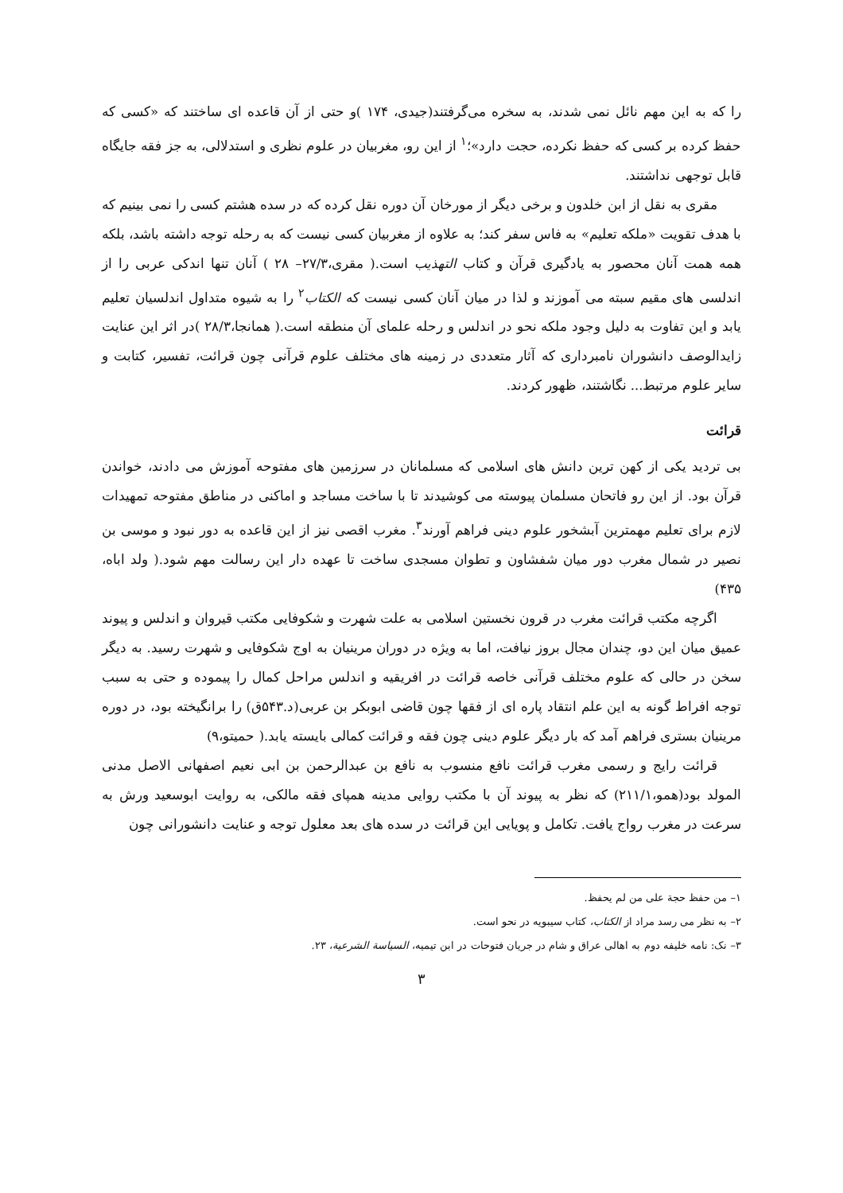را که به این مهم نائل نمی شدند، به سخره می‌گرفتند(جیدی، ۱۷۴ )و حتی از آن قاعده ای ساختند که «کسی که حفظ کرده بر کسی که حفظ نکرده، حجت دارد»؛<sup>۱</sup> از این رو، مغربیان در علوم نظری و استدلالی، به جز فقه جایگاه قابل توجهی نداشتند.
مقری به نقل از ابن خلدون و برخی دیگر از مورخان آن دوره نقل کرده که در سده هشتم کسی را نمی بینیم که با هدف تقویت «ملکه تعلیم» به فاس سفر کند؛ به علاوه از مغربیان کسی نیست که به رحله توجه داشته باشد، بلکه همه همت آنان محصور به یادگیری قرآن و کتاب التهذیب است.( مقری،۲۷/۳– ۲۸ ) آنان تنها اندکی عربی را از اندلسی های مقیم سبته می آموزند و لذا در میان آنان کسی نیست که الکتاب<sup>۲</sup> را به شیوه متداول اندلسیان تعلیم یابد و این تفاوت به دلیل وجود ملکه نحو در اندلس و رحله علمای آن منطقه است.( همانجا،۲۸/۳ )در اثر این عنایت زایدالوصف دانشوران نامبرداری که آثار متعددی در زمینه های مختلف علوم قرآنی چون قرائت، تفسیر، کتابت و سایر علوم مرتبط... نگاشتند، ظهور کردند.
قرائت
بی تردید یکی از کهن ترین دانش های اسلامی که مسلمانان در سرزمین های مفتوحه آموزش می دادند، خواندن قرآن بود. از این رو فاتحان مسلمان پیوسته می کوشیدند تا با ساخت مساجد و اماکنی در مناطق مفتوحه تمهیدات لازم برای تعلیم مهمترین آبشخور علوم دینی فراهم آورند<sup>۳</sup>. مغرب اقصی نیز از این قاعده به دور نبود و موسی بن نصیر در شمال مغرب دور میان شفشاون و تطوان مسجدی ساخت تا عهده دار این رسالت مهم شود.( ولد اباه، ۴۳۵)
اگرچه مکتب قرائت مغرب در قرون نخستین اسلامی به علت شهرت و شکوفایی مکتب قیروان و اندلس و پیوند عمیق میان این دو، چندان مجال بروز نیافت، اما به ویژه در دوران مرینیان به اوج شکوفایی و شهرت رسید. به دیگر سخن در حالی که علوم مختلف قرآنی خاصه قرائت در افریقیه و اندلس مراحل کمال را پیموده و حتی به سبب توجه افراط گونه به این علم انتقاد پاره ای از فقها چون قاضی ابوبکر بن عربی(د.۵۴۳ق) را برانگیخته بود، در دوره مرینیان بستری فراهم آمد که بار دیگر علوم دینی چون فقه و قرائت کمالی بایسته یابد.( حمیتو،۹)
قرائت رایج و رسمی مغرب قرائت نافع منسوب به نافع بن عبدالرحمن بن ابی نعیم اصفهانی الاصل مدنی المولد بود(همو،۲۱۱/۱) که نظر به پیوند آن با مکتب روایی مدینه همپای فقه مالکی، به روایت ابوسعید ورش به سرعت در مغرب رواج یافت. تکامل و پویایی این قرائت در سده های بعد معلول توجه و عنایت دانشورانی چون
۱– من حفظ حجة علی من لم یحفظ.
۲– به نظر می رسد مراد از الکتاب، کتاب سیبویه در نحو است.
۳– نک: نامه خلیفه دوم به اهالی عراق و شام در جریان فتوحات در ابن تیمیه، السیاسة الشرعیة، ۲۳.
۳